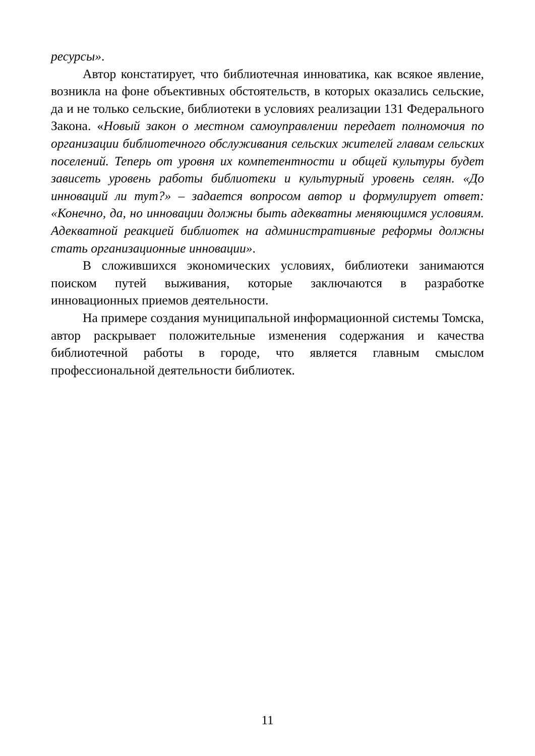ресурсы».
Автор констатирует, что библиотечная инноватика, как всякое явление, возникла на фоне объективных обстоятельств, в которых оказались сельские, да и не только сельские, библиотеки в условиях реализации 131 Федерального Закона. «Новый закон о местном самоуправлении передает полномочия по организации библиотечного обслуживания сельских жителей главам сельских поселений. Теперь от уровня их компетентности и общей культуры будет зависеть уровень работы библиотеки и культурный уровень селян. «До инноваций ли тут?» – задается вопросом автор и формулирует ответ: «Конечно, да, но инновации должны быть адекватны меняющимся условиям. Адекватной реакцией библиотек на административные реформы должны стать организационные инновации».
В сложившихся экономических условиях, библиотеки занимаются поиском путей выживания, которые заключаются в разработке инновационных приемов деятельности.
На примере создания муниципальной информационной системы Томска, автор раскрывает положительные изменения содержания и качества библиотечной работы в городе, что является главным смыслом профессиональной деятельности библиотек.
11